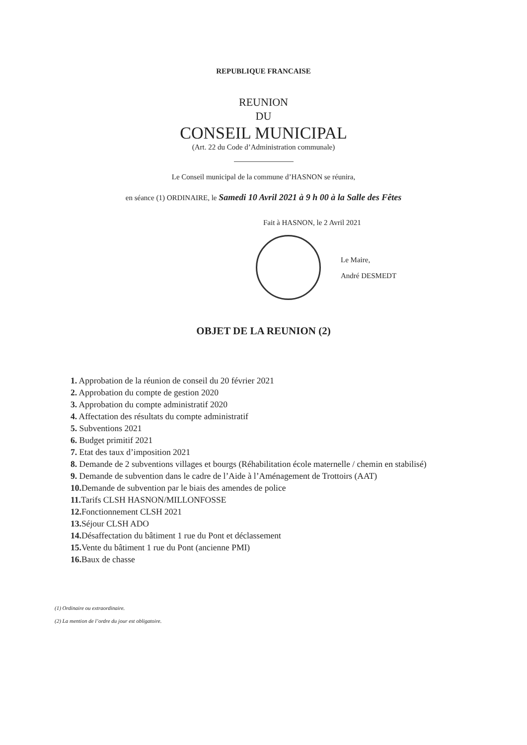REPUBLIQUE FRANCAISE
REUNION
DU
CONSEIL MUNICIPAL
(Art. 22 du Code d’Administration communale)
Le Conseil municipal de la commune d’HASNON se réunira,
en séance (1) ORDINAIRE, le Samedi 10 Avril 2021 à 9 h 00 à la Salle des Fêtes
Fait à HASNON, le 2 Avril 2021
Le Maire,
André DESMEDT
OBJET DE LA REUNION (2)
1. Approbation de la réunion de conseil du 20 février 2021
2. Approbation du compte de gestion 2020
3. Approbation du compte administratif 2020
4. Affectation des résultats du compte administratif
5. Subventions 2021
6. Budget primitif 2021
7. Etat des taux d’imposition 2021
8. Demande de 2 subventions villages et bourgs (Réhabilitation école maternelle / chemin en stabilisé)
9. Demande de subvention dans le cadre de l’Aide à l’Aménagement de Trottoirs (AAT)
10. Demande de subvention par le biais des amendes de police
11. Tarifs CLSH HASNON/MILLONFOSSE
12. Fonctionnement CLSH 2021
13. Séjour CLSH ADO
14. Désaffectation du bâtiment 1 rue du Pont et déclassement
15. Vente du bâtiment 1 rue du Pont (ancienne PMI)
16. Baux de chasse
(1) Ordinaire ou extraordinaire.
(2) La mention de l’ordre du jour est obligatoire.